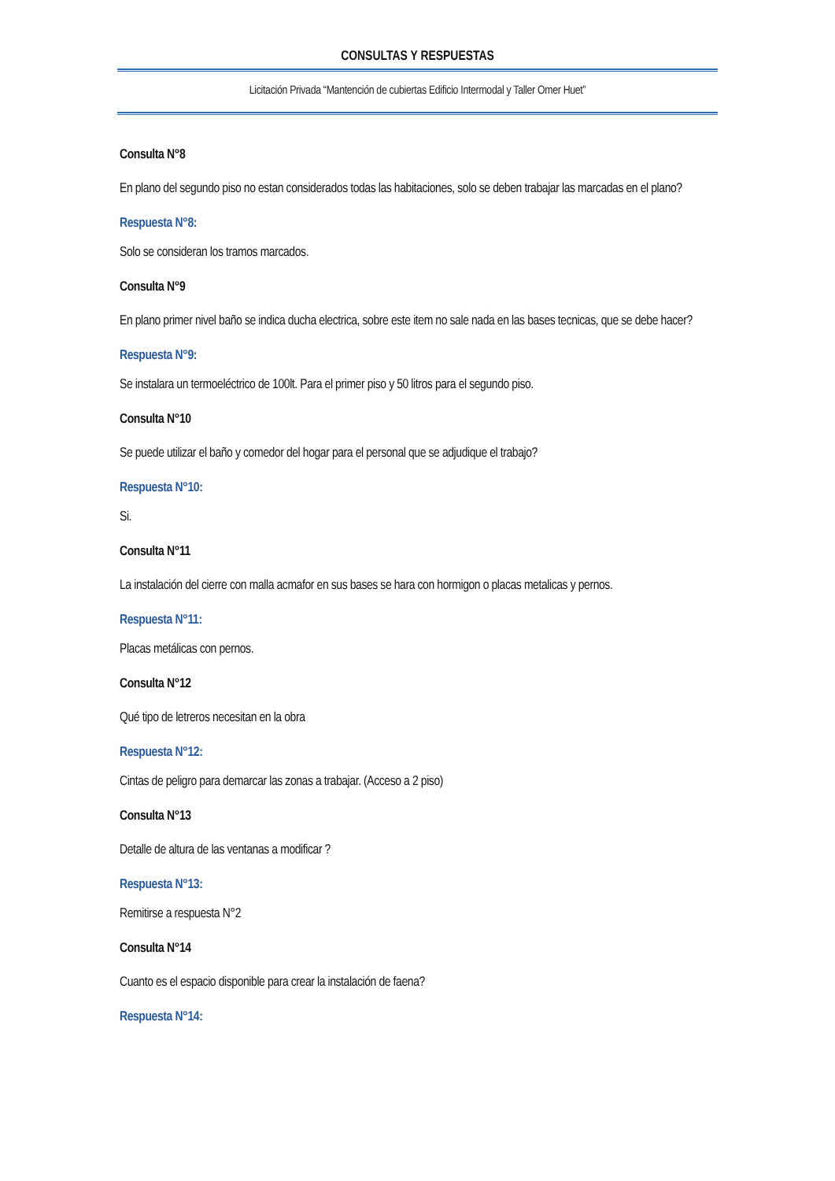CONSULTAS Y RESPUESTAS
Licitación Privada “Mantención de cubiertas Edificio Intermodal y Taller Omer Huet”
Consulta N°8
En plano del segundo piso no estan considerados todas las habitaciones, solo se deben trabajar las marcadas en el plano?
Respuesta N°8:
Solo se consideran los tramos marcados.
Consulta N°9
En plano primer nivel baño se indica ducha electrica, sobre este item no sale nada en las bases tecnicas, que se debe hacer?
Respuesta N°9:
Se instalara un termoeléctrico de 100lt. Para el primer piso y 50 litros para el segundo piso.
Consulta N°10
Se puede utilizar el baño y comedor del hogar para el personal que se adjudique el trabajo?
Respuesta N°10:
Si.
Consulta N°11
La instalación del cierre con malla acmafor en sus bases se hara con hormigon o placas metalicas y pernos.
Respuesta N°11:
Placas metálicas con pernos.
Consulta N°12
Qué tipo de letreros necesitan en la obra
Respuesta N°12:
Cintas de peligro para demarcar las zonas a trabajar. (Acceso a 2 piso)
Consulta N°13
Detalle de altura de las ventanas a modificar ?
Respuesta N°13:
Remitirse a respuesta N°2
Consulta N°14
Cuanto es el espacio disponible para crear la instalación de faena?
Respuesta N°14: